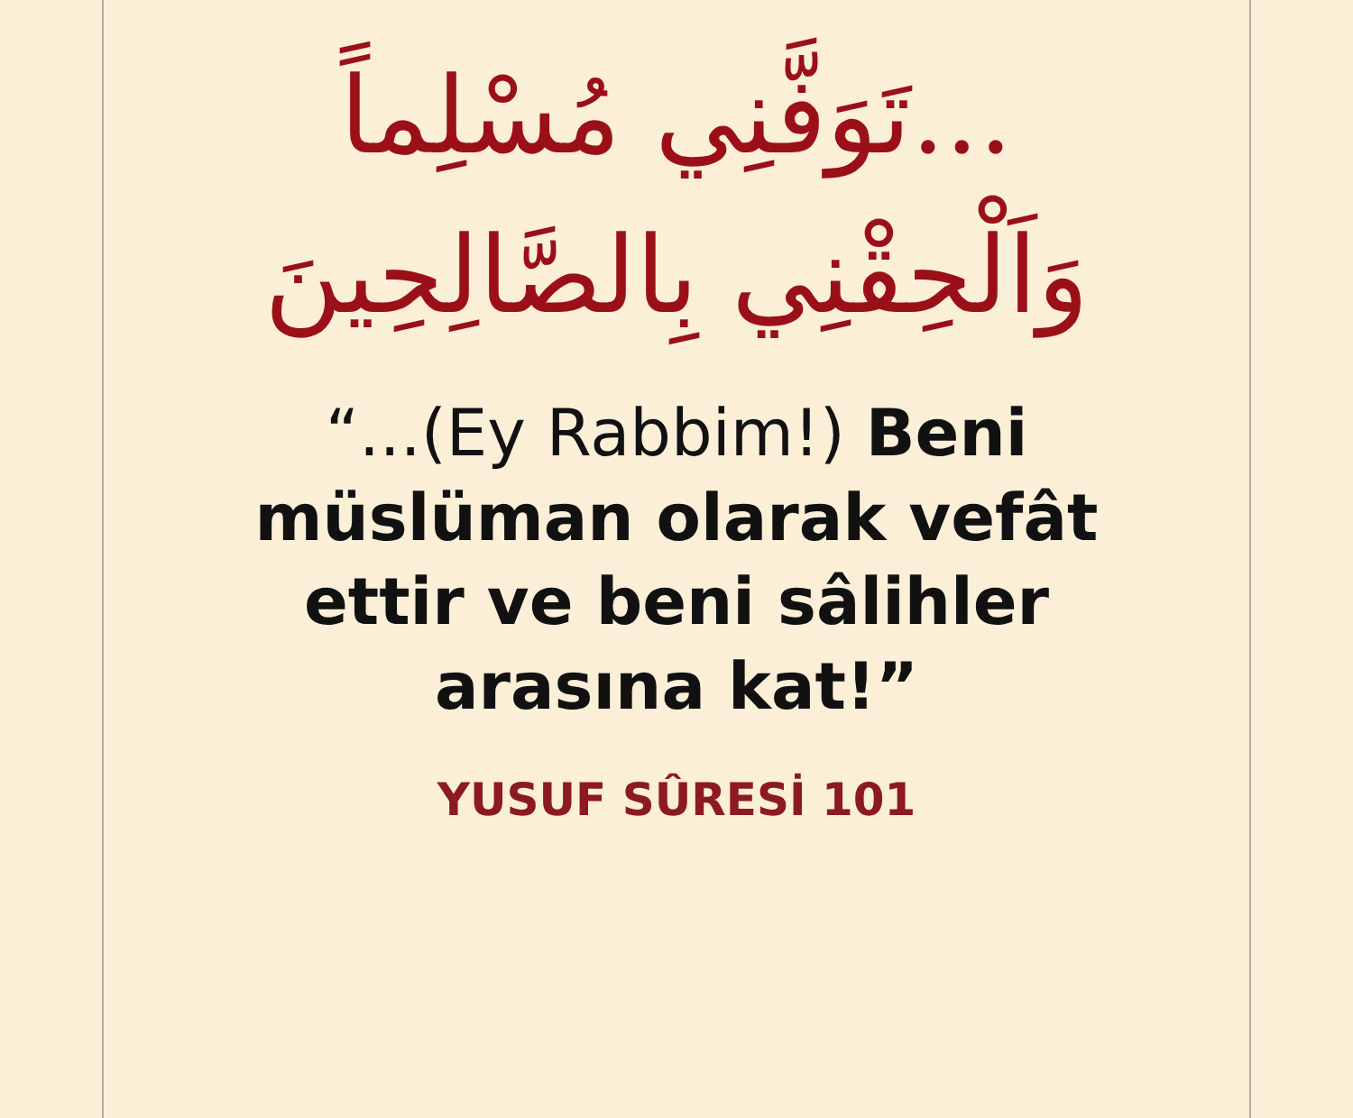...تَوَفَّنِي مُسْلِماً
وَاَلْحِقْنِي بِالصَّالِحِينَ
“...(Ey Rabbim!) Beni
müslüman olarak vefât
ettir ve beni sâlihler
arasına kat!”
YUSUF SÛRESİ 101